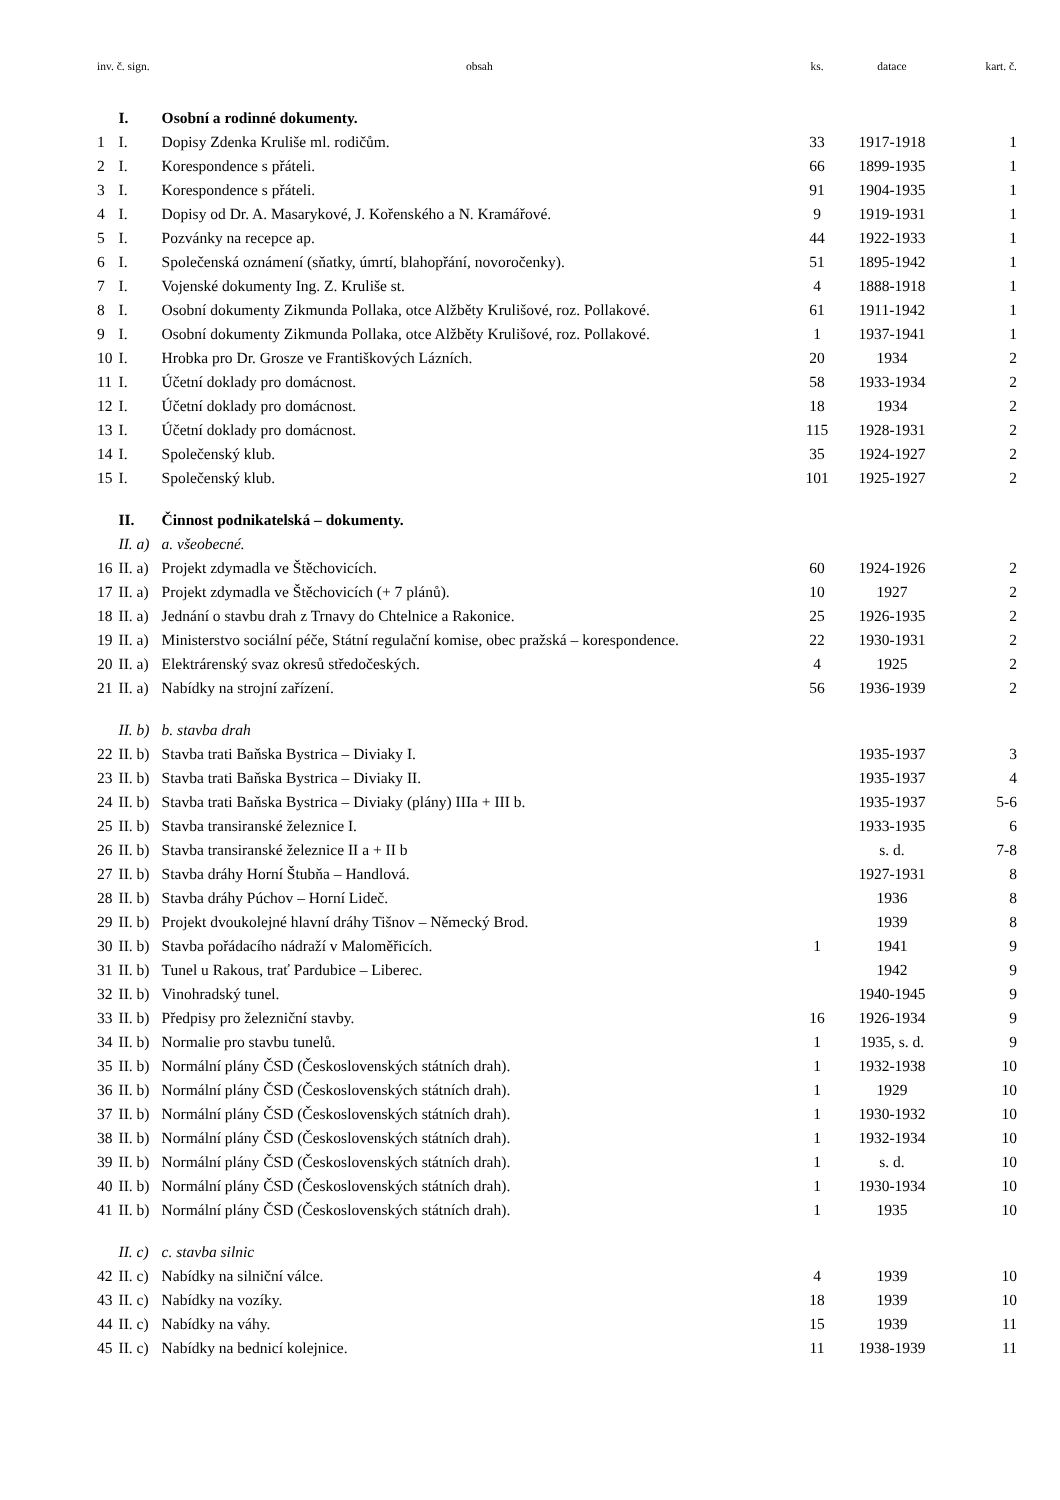| inv. č. sign. | | obsah | ks. | datace | kart. č. |
| --- | --- | --- | --- | --- | --- |
| | I. | Osobní a rodinné dokumenty. | | | |
| 1 | I. | Dopisy Zdenka Kruliše ml. rodičům. | 33 | 1917-1918 | 1 |
| 2 | I. | Korespondence s přáteli. | 66 | 1899-1935 | 1 |
| 3 | I. | Korespondence s přáteli. | 91 | 1904-1935 | 1 |
| 4 | I. | Dopisy od Dr. A. Masarykové, J. Kořenského a N. Kramářové. | 9 | 1919-1931 | 1 |
| 5 | I. | Pozvánky na recepce ap. | 44 | 1922-1933 | 1 |
| 6 | I. | Společenská oznámení (sňatky, úmrtí, blahopřání, novoročenky). | 51 | 1895-1942 | 1 |
| 7 | I. | Vojenské dokumenty Ing. Z. Kruliše st. | 4 | 1888-1918 | 1 |
| 8 | I. | Osobní dokumenty Zikmunda Pollaka, otce Alžběty Krulišové, roz. Pollakové. | 61 | 1911-1942 | 1 |
| 9 | I. | Osobní dokumenty Zikmunda Pollaka, otce Alžběty Krulišové, roz. Pollakové. | 1 | 1937-1941 | 1 |
| 10 | I. | Hrobka pro Dr. Grosze ve Františkových Lázních. | 20 | 1934 | 2 |
| 11 | I. | Účetní doklady pro domácnost. | 58 | 1933-1934 | 2 |
| 12 | I. | Účetní doklady pro domácnost. | 18 | 1934 | 2 |
| 13 | I. | Účetní doklady pro domácnost. | 115 | 1928-1931 | 2 |
| 14 | I. | Společenský klub. | 35 | 1924-1927 | 2 |
| 15 | I. | Společenský klub. | 101 | 1925-1927 | 2 |
| | II. | Činnost podnikatelská – dokumenty. | | | |
| | II. a) | a. všeobecné. | | | |
| 16 | II. a) | Projekt zdymadla ve Štěchovicích. | 60 | 1924-1926 | 2 |
| 17 | II. a) | Projekt zdymadla ve Štěchovicích (+ 7 plánů). | 10 | 1927 | 2 |
| 18 | II. a) | Jednání o stavbu drah z Trnavy do Chtelnice a Rakonice. | 25 | 1926-1935 | 2 |
| 19 | II. a) | Ministerstvo sociální péče, Státní regulační komise, obec pražská – korespondence. | 22 | 1930-1931 | 2 |
| 20 | II. a) | Elektrárenský svaz okresů středočeských. | 4 | 1925 | 2 |
| 21 | II. a) | Nabídky na strojní zařízení. | 56 | 1936-1939 | 2 |
| | II. b) | b. stavba drah | | | |
| 22 | II. b) | Stavba trati Baňska Bystrica – Diviaky I. | | 1935-1937 | 3 |
| 23 | II. b) | Stavba trati Baňska Bystrica – Diviaky II. | | 1935-1937 | 4 |
| 24 | II. b) | Stavba trati Baňska Bystrica – Diviaky (plány) IIIa + III b. | | 1935-1937 | 5-6 |
| 25 | II. b) | Stavba transiranské železnice I. | | 1933-1935 | 6 |
| 26 | II. b) | Stavba transiranské železnice II a + II b | | s. d. | 7-8 |
| 27 | II. b) | Stavba dráhy Horní Štubňa – Handlová. | | 1927-1931 | 8 |
| 28 | II. b) | Stavba dráhy Púchov – Horní Lideč. | | 1936 | 8 |
| 29 | II. b) | Projekt dvoukolejné hlavní dráhy Tišnov – Německý Brod. | | 1939 | 8 |
| 30 | II. b) | Stavba pořádacího nádraží v Maloměřicích. | 1 | 1941 | 9 |
| 31 | II. b) | Tunel u Rakous, trať Pardubice – Liberec. | | 1942 | 9 |
| 32 | II. b) | Vinohradský tunel. | | 1940-1945 | 9 |
| 33 | II. b) | Předpisy pro železniční stavby. | 16 | 1926-1934 | 9 |
| 34 | II. b) | Normalie pro stavbu tunelů. | 1 | 1935, s. d. | 9 |
| 35 | II. b) | Normální plány ČSD (Československých státních drah). | 1 | 1932-1938 | 10 |
| 36 | II. b) | Normální plány ČSD (Československých státních drah). | 1 | 1929 | 10 |
| 37 | II. b) | Normální plány ČSD (Československých státních drah). | 1 | 1930-1932 | 10 |
| 38 | II. b) | Normální plány ČSD (Československých státních drah). | 1 | 1932-1934 | 10 |
| 39 | II. b) | Normální plány ČSD (Československých státních drah). | 1 | s. d. | 10 |
| 40 | II. b) | Normální plány ČSD (Československých státních drah). | 1 | 1930-1934 | 10 |
| 41 | II. b) | Normální plány ČSD (Československých státních drah). | 1 | 1935 | 10 |
| | II. c) | c. stavba silnic | | | |
| 42 | II. c) | Nabídky na silniční válce. | 4 | 1939 | 10 |
| 43 | II. c) | Nabídky na vozíky. | 18 | 1939 | 10 |
| 44 | II. c) | Nabídky na váhy. | 15 | 1939 | 11 |
| 45 | II. c) | Nabídky na bednicí kolejnice. | 11 | 1938-1939 | 11 |